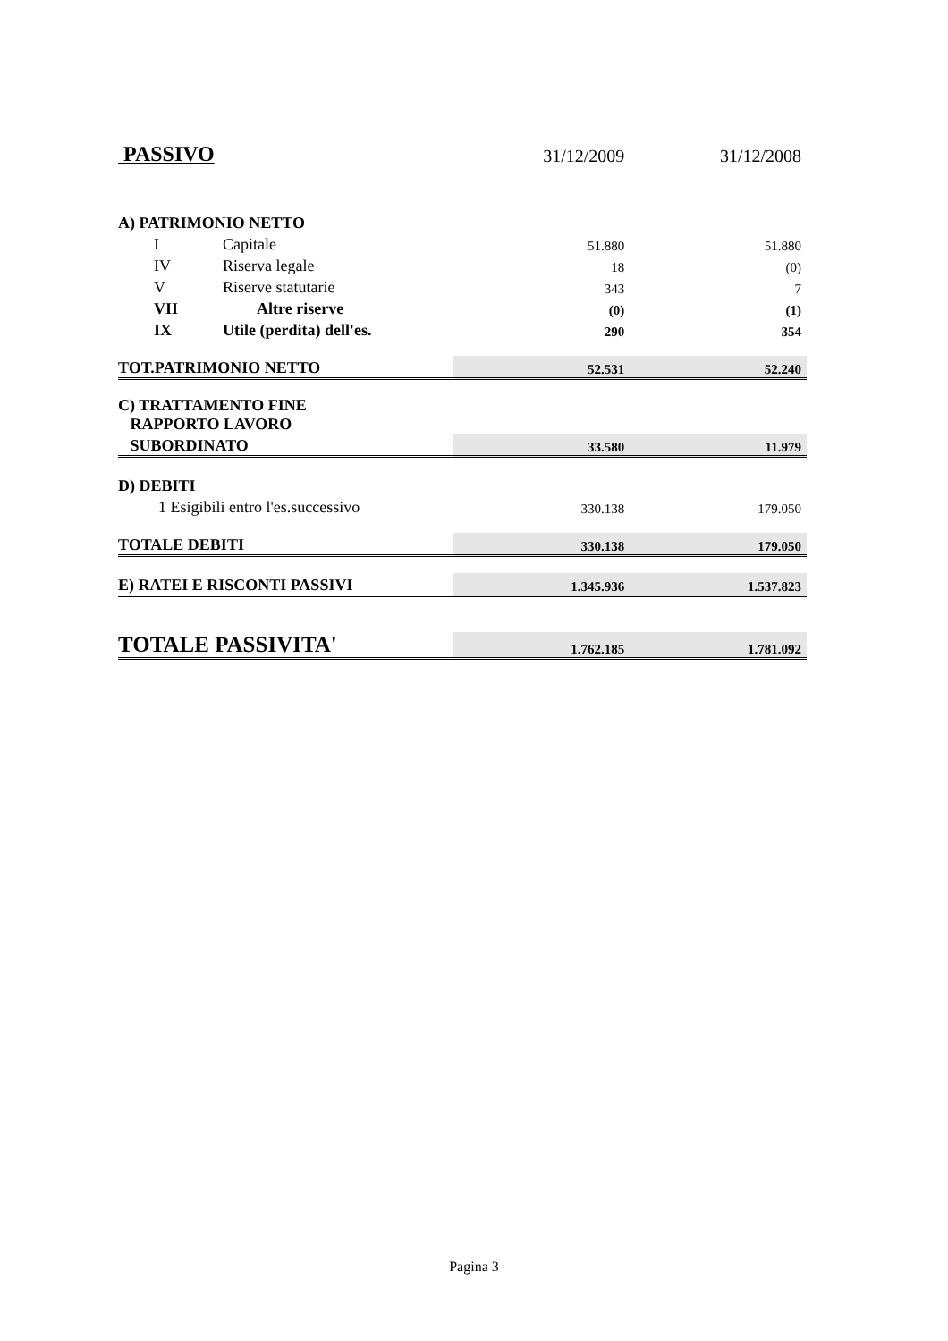| PASSIVO | | 31/12/2009 | 31/12/2008 |
| A) PATRIMONIO NETTO | | | |
| I | Capitale | 51.880 | 51.880 |
| IV | Riserva legale | 18 | (0) |
| V | Riserve statutarie | 343 | 7 |
| VII | Altre riserve | (0) | (1) |
| IX | Utile (perdita) dell'es. | 290 | 354 |
| TOT.PATRIMONIO NETTO | | 52.531 | 52.240 |
| C) TRATTAMENTO FINE RAPPORTO LAVORO | | | |
| SUBORDINATO | | 33.580 | 11.979 |
| D) DEBITI | | | |
| 1 Esigibili entro l'es.successivo | | 330.138 | 179.050 |
| TOTALE DEBITI | | 330.138 | 179.050 |
| E) RATEI E RISCONTI PASSIVI | | 1.345.936 | 1.537.823 |
| TOTALE PASSIVITA' | | 1.762.185 | 1.781.092 |
Pagina 3